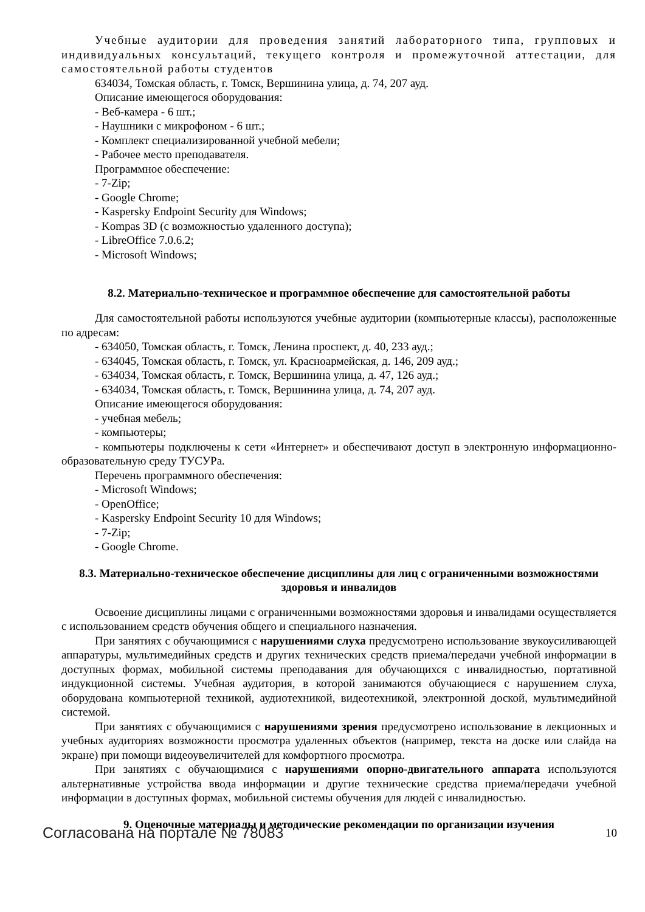Учебные аудитории для проведения занятий лабораторного типа, групповых и индивидуальных консультаций, текущего контроля и промежуточной аттестации, для самостоятельной работы студентов
634034, Томская область, г. Томск, Вершинина улица, д. 74, 207 ауд.
Описание имеющегося оборудования:
- Веб-камера - 6 шт.;
- Наушники с микрофоном - 6 шт.;
- Комплект специализированной учебной мебели;
- Рабочее место преподавателя.
Программное обеспечение:
- 7-Zip;
- Google Chrome;
- Kaspersky Endpoint Security для Windows;
- Kompas 3D (с возможностью удаленного доступа);
- LibreOffice 7.0.6.2;
- Microsoft Windows;
8.2. Материально-техническое и программное обеспечение для самостоятельной работы
Для самостоятельной работы используются учебные аудитории (компьютерные классы), расположенные по адресам:
- 634050, Томская область, г. Томск, Ленина проспект, д. 40, 233 ауд.;
- 634045, Томская область, г. Томск, ул. Красноармейская, д. 146, 209 ауд.;
- 634034, Томская область, г. Томск, Вершинина улица, д. 47, 126 ауд.;
- 634034, Томская область, г. Томск, Вершинина улица, д. 74, 207 ауд.
Описание имеющегося оборудования:
- учебная мебель;
- компьютеры;
- компьютеры подключены к сети «Интернет» и обеспечивают доступ в электронную информационно-образовательную среду ТУСУРа.
Перечень программного обеспечения:
- Microsoft Windows;
- OpenOffice;
- Kaspersky Endpoint Security 10 для Windows;
- 7-Zip;
- Google Chrome.
8.3. Материально-техническое обеспечение дисциплины для лиц с ограниченными возможностями здоровья и инвалидов
Освоение дисциплины лицами с ограниченными возможностями здоровья и инвалидами осуществляется с использованием средств обучения общего и специального назначения.
При занятиях с обучающимися с нарушениями слуха предусмотрено использование звукоусиливающей аппаратуры, мультимедийных средств и других технических средств приема/передачи учебной информации в доступных формах, мобильной системы преподавания для обучающихся с инвалидностью, портативной индукционной системы. Учебная аудитория, в которой занимаются обучающиеся с нарушением слуха, оборудована компьютерной техникой, аудиотехникой, видеотехникой, электронной доской, мультимедийной системой.
При занятиях с обучающимися с нарушениями зрения предусмотрено использование в лекционных и учебных аудиториях возможности просмотра удаленных объектов (например, текста на доске или слайда на экране) при помощи видеоувеличителей для комфортного просмотра.
При занятиях с обучающимися с нарушениями опорно-двигательного аппарата используются альтернативные устройства ввода информации и другие технические средства приема/передачи учебной информации в доступных формах, мобильной системы обучения для людей с инвалидностью.
9. Оценочные материалы и методические рекомендации по организации изучения
Согласована на портале № 78083 10